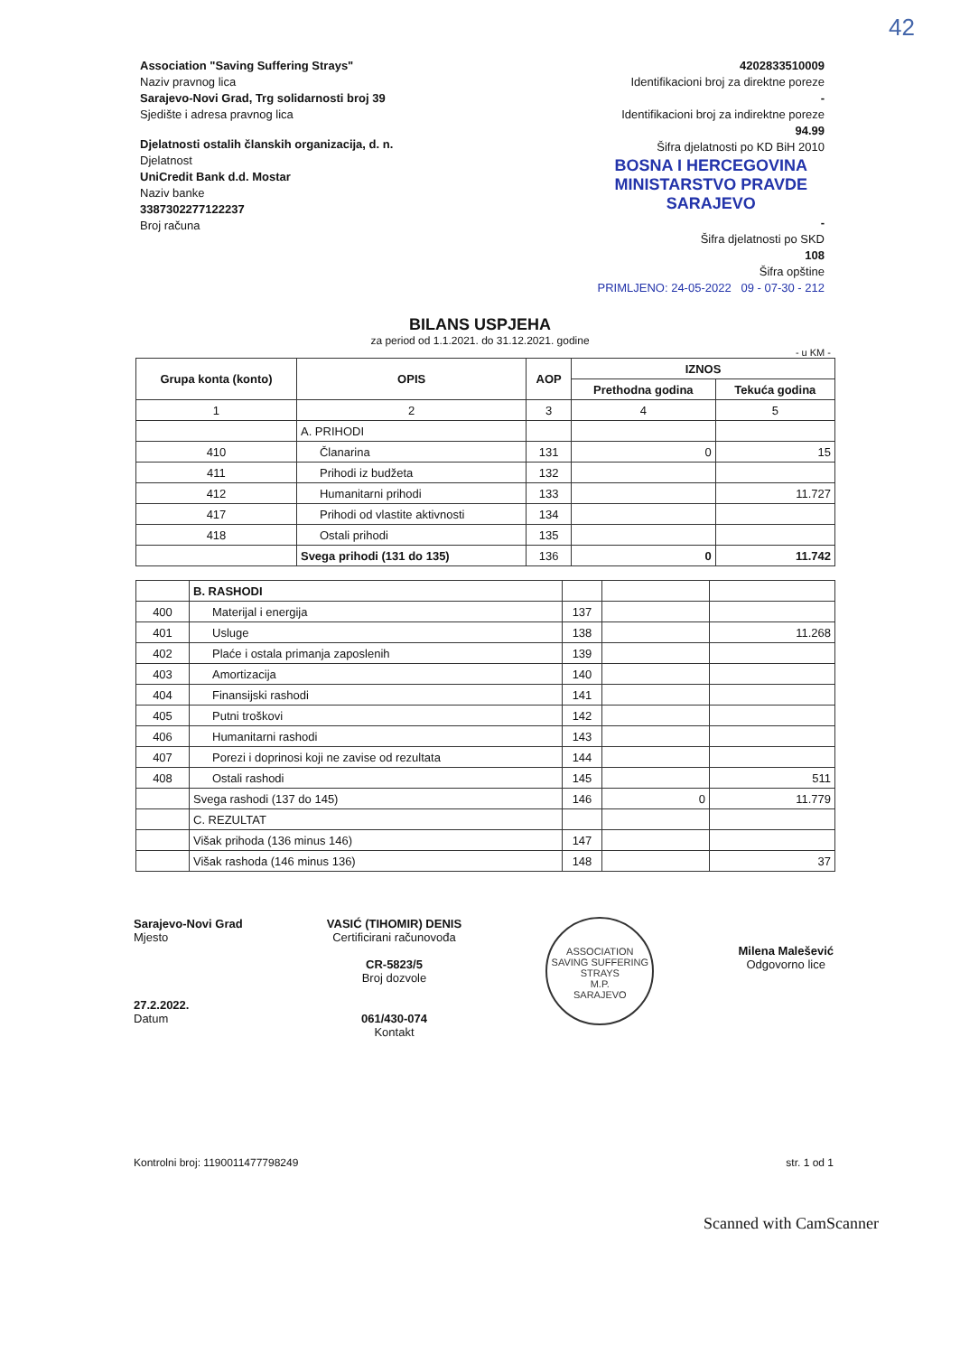42
Association "Saving Suffering Strays"
Naziv pravnog lica
Sarajevo-Novi Grad, Trg solidarnosti broj 39
Sjedište i adresa pravnog lica
Djelatnosti ostalih članskih organizacija, d. n.
Djelatnost
UniCredit Bank d.d. Mostar
Naziv banke
3387302277122237
Broj računa
4202833510009
Identifikacioni broj za direktne poreze
-
Identifikacioni broj za indirektne poreze
94.99
Šifra djelatnosti po KD BiH 2010
BOSNA I HERCEGOVINA
MINISTARSTVO PRAVDE
SARAJEVO
-
Šifra djelatnosti po SKD
108
Šifra opštine
PRIMLJENO: 24-05-2022 09 - 07-30 - 212
BILANS USPJEHA
za period od 1.1.2021. do 31.12.2021. godine
- u KM -
| Grupa konta (konto) | OPIS | AOP | IZNOS | |
| --- | --- | --- | --- | --- |
| | | | Prethodna godina | Tekuća godina |
| 1 | 2 | 3 | 4 | 5 |
| | A. PRIHODI | | | |
| 410 | Članarina | 131 | 0 | 15 |
| 411 | Prihodi iz budžeta | 132 | | |
| 412 | Humanitarni prihodi | 133 | | 11.727 |
| 417 | Prihodi od vlastite aktivnosti | 134 | | |
| 418 | Ostali prihodi | 135 | | |
| | Svega prihodi (131 do 135) | 136 | 0 | 11.742 |
| | B. RASHODI | | | |
| 400 | Materijal i energija | 137 | | |
| 401 | Usluge | 138 | | 11.268 |
| 402 | Plaće i ostala primanja zaposlenih | 139 | | |
| 403 | Amortizacija | 140 | | |
| 404 | Finansijski rashodi | 141 | | |
| 405 | Putni troškovi | 142 | | |
| 406 | Humanitarni rashodi | 143 | | |
| 407 | Porezi i doprinosi koji ne zavise od rezultata | 144 | | |
| 408 | Ostali rashodi | 145 | | 511 |
| | Svega rashodi (137 do 145) | 146 | 0 | 11.779 |
| | C. REZULTAT | | | |
| | Višak prihoda (136 minus 146) | 147 | | |
| | Višak rashoda (146 minus 136) | 148 | | 37 |
Sarajevo-Novi Grad
Mjesto
27.2.2022.
Datum
VASIĆ (TIHOMIR) DENIS
Certificirani računovođa
CR-5823/5
Broj dozvole
061/430-074
Kontakt
ASSOCIATION SAVING SUFFERING STRAYS
M.P.
SARAJEVO
Milena Malešević
Odgovorno lice
Kontrolni broj: 1190011477798249
str. 1 od 1
Scanned with CamScanner